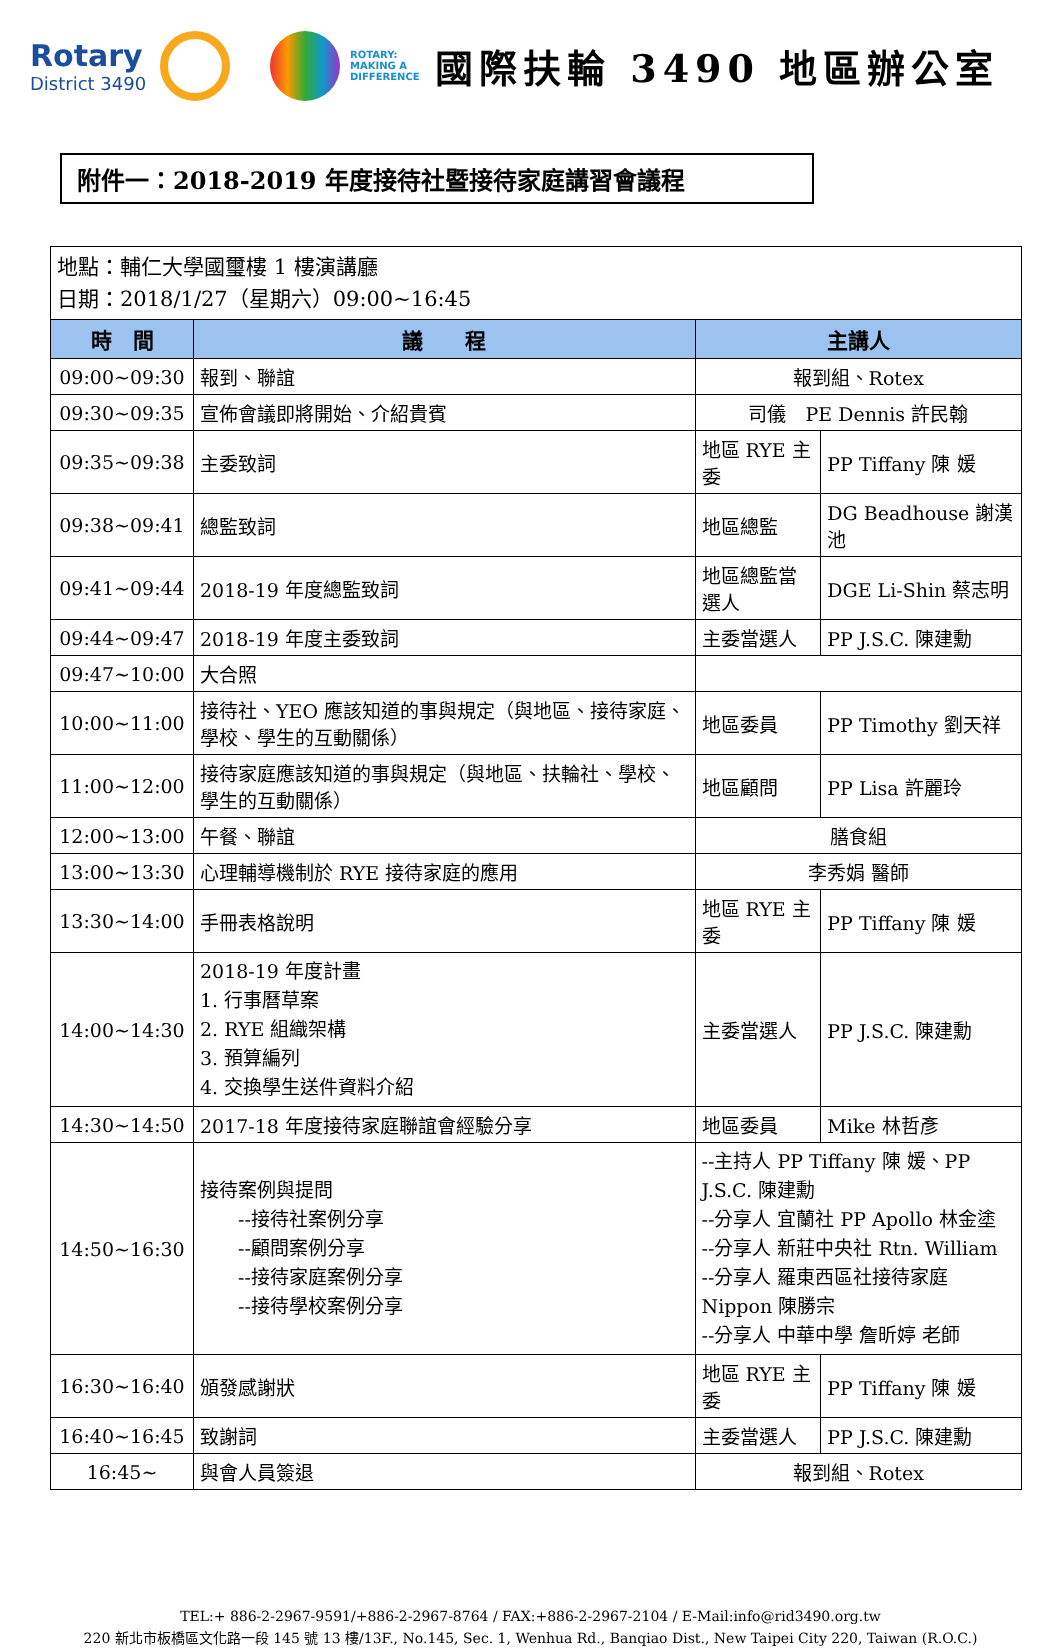Rotary
District 3490
ROTARY: MAKING A DIFFERENCE
國際扶輪 3490 地區辦公室
附件一：2018-2019 年度接待社暨接待家庭講習會議程
| 地點：輔仁大學國璽樓 1 樓演講廳 日期：2018/1/27（星期六）09:00~16:45 | | | |
| 時 間 | 議 程 | 主講人 | |
| 09:00~09:30 | 報到、聯誼 | 報到組、Rotex | |
| 09:30~09:35 | 宣佈會議即將開始、介紹貴賓 | 司儀 PE Dennis 許民翰 | |
| 09:35~09:38 | 主委致詞 | 地區 RYE 主委 | PP Tiffany 陳 媛 |
| 09:38~09:41 | 總監致詞 | 地區總監 | DG Beadhouse 謝漢池 |
| 09:41~09:44 | 2018-19 年度總監致詞 | 地區總監當選人 | DGE Li-Shin 蔡志明 |
| 09:44~09:47 | 2018-19 年度主委致詞 | 主委當選人 | PP J.S.C. 陳建勳 |
| 09:47~10:00 | 大合照 | | |
| 10:00~11:00 | 接待社、YEO 應該知道的事與規定（與地區、接待家庭、學校、學生的互動關係） | 地區委員 | PP Timothy 劉天祥 |
| 11:00~12:00 | 接待家庭應該知道的事與規定（與地區、扶輪社、學校、學生的互動關係） | 地區顧問 | PP Lisa 許麗玲 |
| 12:00~13:00 | 午餐、聯誼 | 膳食組 | |
| 13:00~13:30 | 心理輔導機制於 RYE 接待家庭的應用 | 李秀娟 醫師 | |
| 13:30~14:00 | 手冊表格說明 | 地區 RYE 主委 | PP Tiffany 陳 媛 |
| 14:00~14:30 | 2018-19 年度計畫 1. 行事曆草案 2. RYE 組織架構 3. 預算編列 4. 交換學生送件資料介紹 | 主委當選人 | PP J.S.C. 陳建勳 |
| 14:30~14:50 | 2017-18 年度接待家庭聯誼會經驗分享 | 地區委員 | Mike 林哲彥 |
| 14:50~16:30 | 接待案例與提問 --接待社案例分享 --顧問案例分享 --接待家庭案例分享 --接待學校案例分享 | --主持人 PP Tiffany 陳 媛、PP J.S.C. 陳建勳 --分享人 宜蘭社 PP Apollo 林金塗 --分享人 新莊中央社 Rtn. William --分享人 羅東西區社接待家庭 Nippon 陳勝宗 --分享人 中華中學 詹昕婷 老師 | |
| 16:30~16:40 | 頒發感謝狀 | 地區 RYE 主委 | PP Tiffany 陳 媛 |
| 16:40~16:45 | 致謝詞 | 主委當選人 | PP J.S.C. 陳建勳 |
| 16:45~ | 與會人員簽退 | 報到組、Rotex | |
TEL:+ 886-2-2967-9591/+886-2-2967-8764 / FAX:+886-2-2967-2104 / E-Mail:info@rid3490.org.tw
220 新北市板橋區文化路一段 145 號 13 樓/13F., No.145, Sec. 1, Wenhua Rd., Banqiao Dist., New Taipei City 220, Taiwan (R.O.C.)